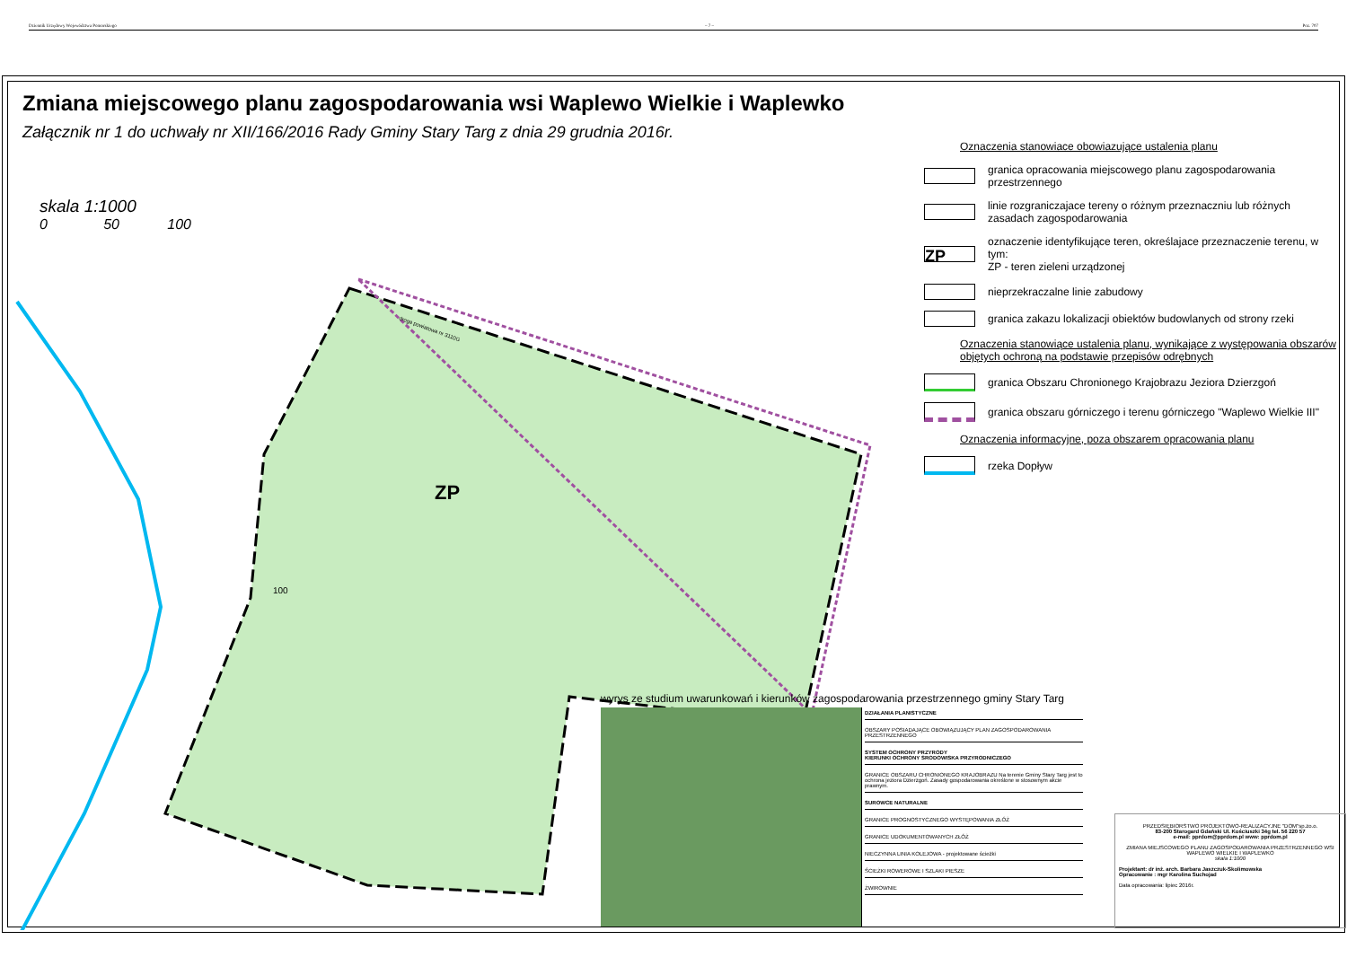Dziennik Urzędowy Województwa Pomorskiego – 7 – Poz. 707
Zmiana miejscowego planu zagospodarowania wsi Waplewo Wielkie i Waplewko
Załącznik nr 1 do uchwały nr XII/166/2016 Rady Gminy Stary Targ z dnia 29 grudnia 2016r.
skala 1:1000
0 50 100
ZP
droga powiatowa nr 3110G
100
Oznaczenia stanowiace obowiazujące ustalenia planu
granica opracowania miejscowego planu zagospodarowania przestrzennego
linie rozgraniczajace tereny o różnym przeznaczniu lub różnych zasadach zagospodarowania
ZP
oznaczenie identyfikujące teren, określajace przeznaczenie terenu, w tym:
ZP - teren zieleni urządzonej
nieprzekraczalne linie zabudowy
granica zakazu lokalizacji obiektów budowlanych od strony rzeki
Oznaczenia stanowiące ustalenia planu, wynikające z występowania obszarów objętych ochroną na podstawie przepisów odrębnych
granica Obszaru Chronionego Krajobrazu Jeziora Dzierzgoń
granica obszaru górniczego i terenu górniczego "Waplewo Wielkie III"
Oznaczenia informacyjne, poza obszarem opracowania planu
rzeka Dopływ
wyrys ze studium uwarunkowań i kierunków zagospodarowania przestrzennego gminy Stary Targ
DZIAŁANIA PLANISTYCZNE
OBSZARY POSIADAJĄCE OBOWIĄZUJĄCY PLAN ZAGOSPODAROWANIA PRZESTRZENNEGO
SYSTEM OCHRONY PRZYRODY
KIERUNKI OCHRONY SRODOWISKA PRZYRODNICZEGO
GRANICE OBSZARU CHRONIONEGO KRAJOBRAZU Na terenie Gminy Stary Targ jest to ochrona jeziora Dzierzgoń. Zasady gospodarowania określone w stosownym akcie prawnym.
SUROWCE NATURALNE
GRANICE PROGNOSTYCZNEGO WYSTĘPOWANIA ZŁÓŻ
GRANICE UDOKUMENTOWANYCH ZŁÓŻ
NIECZYNNA LINIA KOLEJOWA - projektowane ścieżki
ŚCIEŻKI ROWEROWE I SZLAKI PIESZE
ŻWIROWNIE
PRZEDSIĘBIORSTWO PROJEKTOWO-REALIZACYJNE "DOM"sp.zo.o.
83-200 Starogard Gdański Ul. Kościuszki 34g tel. 56 220 57
e-mail: pprdom@pprdom.pl www: pprdom.pl
ZMIANA MIEJSCOWEGO PLANU ZAGOSPODAROWANIA PRZESTRZENNEGO WSI WAPLEWO WIELKIE I WAPLEWKO
skala 1:1000
Projektant: dr inż. arch. Barbara Jaszczuk-Skolimowska
Opracowanie : mgr Karolina Suchojad
Data opracowania: lipiec 2016r.